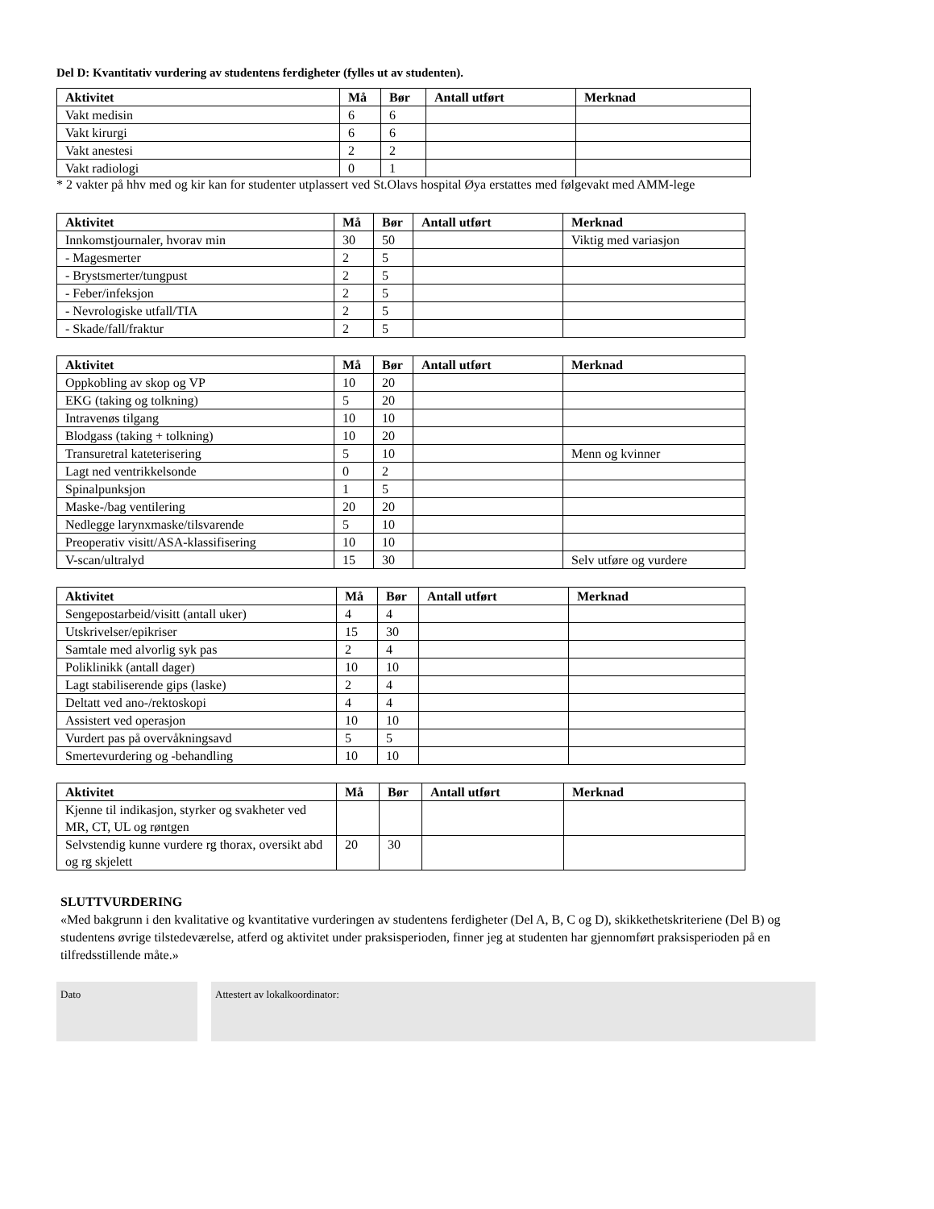Del D: Kvantitativ vurdering av studentens ferdigheter (fylles ut av studenten).
| Aktivitet | Må | Bør | Antall utført | Merknad |
| --- | --- | --- | --- | --- |
| Vakt medisin | 6 | 6 | | |
| Vakt kirurgi | 6 | 6 | | |
| Vakt anestesi | 2 | 2 | | |
| Vakt radiologi | 0 | 1 | | |
* 2 vakter på hhv med og kir kan for studenter utplassert ved St.Olavs hospital Øya erstattes med følgevakt med AMM-lege
| Aktivitet | Må | Bør | Antall utført | Merknad |
| --- | --- | --- | --- | --- |
| Innkomstjournaler, hvorav min | 30 | 50 | | Viktig med variasjon |
| - Magesmerter | 2 | 5 | | |
| - Brystsmerter/tungpust | 2 | 5 | | |
| - Feber/infeksjon | 2 | 5 | | |
| - Nevrologiske utfall/TIA | 2 | 5 | | |
| - Skade/fall/fraktur | 2 | 5 | | |
| Aktivitet | Må | Bør | Antall utført | Merknad |
| --- | --- | --- | --- | --- |
| Oppkobling av skop og VP | 10 | 20 | | |
| EKG (taking og tolkning) | 5 | 20 | | |
| Intravenøs tilgang | 10 | 10 | | |
| Blodgass (taking + tolkning) | 10 | 20 | | |
| Transuretral kateterisering | 5 | 10 | | Menn og kvinner |
| Lagt ned ventrikkelsonde | 0 | 2 | | |
| Spinalpunksjon | 1 | 5 | | |
| Maske-/bag ventilering | 20 | 20 | | |
| Nedlegge larynxmaske/tilsvarende | 5 | 10 | | |
| Preoperativ visitt/ASA-klassifisering | 10 | 10 | | |
| V-scan/ultralyd | 15 | 30 | | Selv utføre og vurdere |
| Aktivitet | Må | Bør | Antall utført | Merknad |
| --- | --- | --- | --- | --- |
| Sengepostarbeid/visitt (antall uker) | 4 | 4 | | |
| Utskrivelser/epikriser | 15 | 30 | | |
| Samtale med alvorlig syk pas | 2 | 4 | | |
| Poliklinikk (antall dager) | 10 | 10 | | |
| Lagt stabiliserende gips (laske) | 2 | 4 | | |
| Deltatt ved ano-/rektoskopi | 4 | 4 | | |
| Assistert ved operasjon | 10 | 10 | | |
| Vurdert pas på overvåkningsavd | 5 | 5 | | |
| Smertevurdering og -behandling | 10 | 10 | | |
| Aktivitet | Må | Bør | Antall utført | Merknad |
| --- | --- | --- | --- | --- |
| Kjenne til indikasjon, styrker og svakheter ved MR, CT, UL og røntgen | | | | |
| Selvstendig kunne vurdere rg thorax, oversikt abd og rg skjelett | 20 | 30 | | |
SLUTTVURDERING
«Med bakgrunn i den kvalitative og kvantitative vurderingen av studentens ferdigheter (Del A, B, C og D), skikkethetskriteriene (Del B) og studentens øvrige tilstedeværelse, atferd og aktivitet under praksisperioden, finner jeg at studenten har gjennomført praksisperioden på en tilfredsstillende måte.»
Dato Attestert av lokalkoordinator: